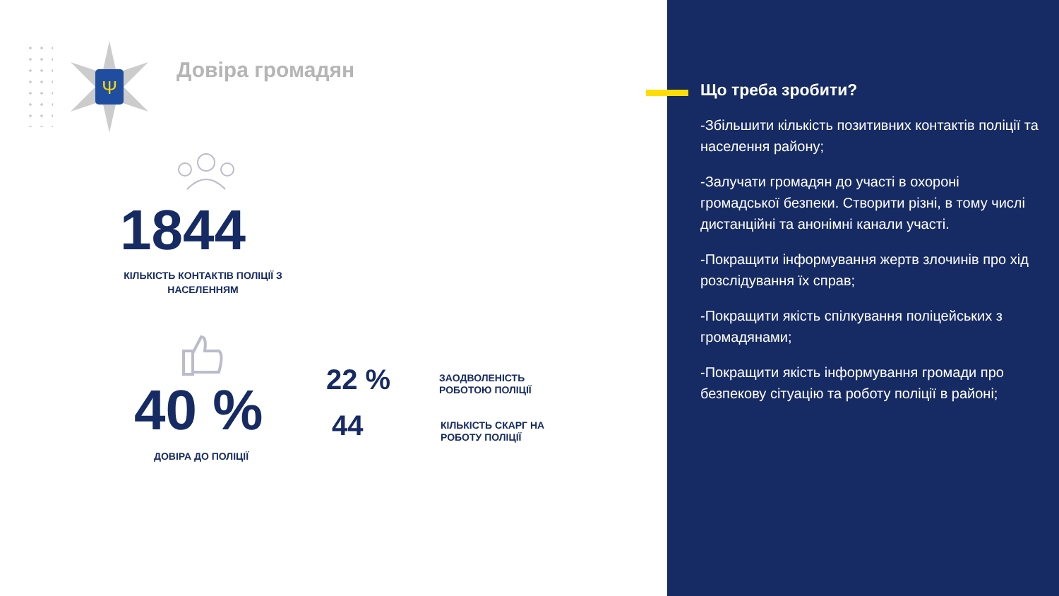Ψ
Довіра громадян
1844
КІЛЬКІСТЬ КОНТАКТІВ ПОЛІЦІЇ З НАСЕЛЕННЯМ
40 %
ДОВІРА ДО ПОЛІЦІЇ
22 %
ЗАОДВОЛЕНІСТЬ
РОБОТОЮ ПОЛІЦІЇ
44
КІЛЬКІСТЬ СКАРГ НА
РОБОТУ ПОЛІЦІЇ
Що треба зробити?
-Збільшити кількість позитивних контактів поліції та населення району;
-Залучати громадян до участі в охороні громадської безпеки. Створити різні, в тому числі дистанційні та анонімні канали участі.
-Покращити інформування жертв злочинів про хід розслідування їх справ;
-Покращити якість спілкування поліцейських з громадянами;
-Покращити якість інформування громади про безпекову сітуацію та роботу поліції в районі;